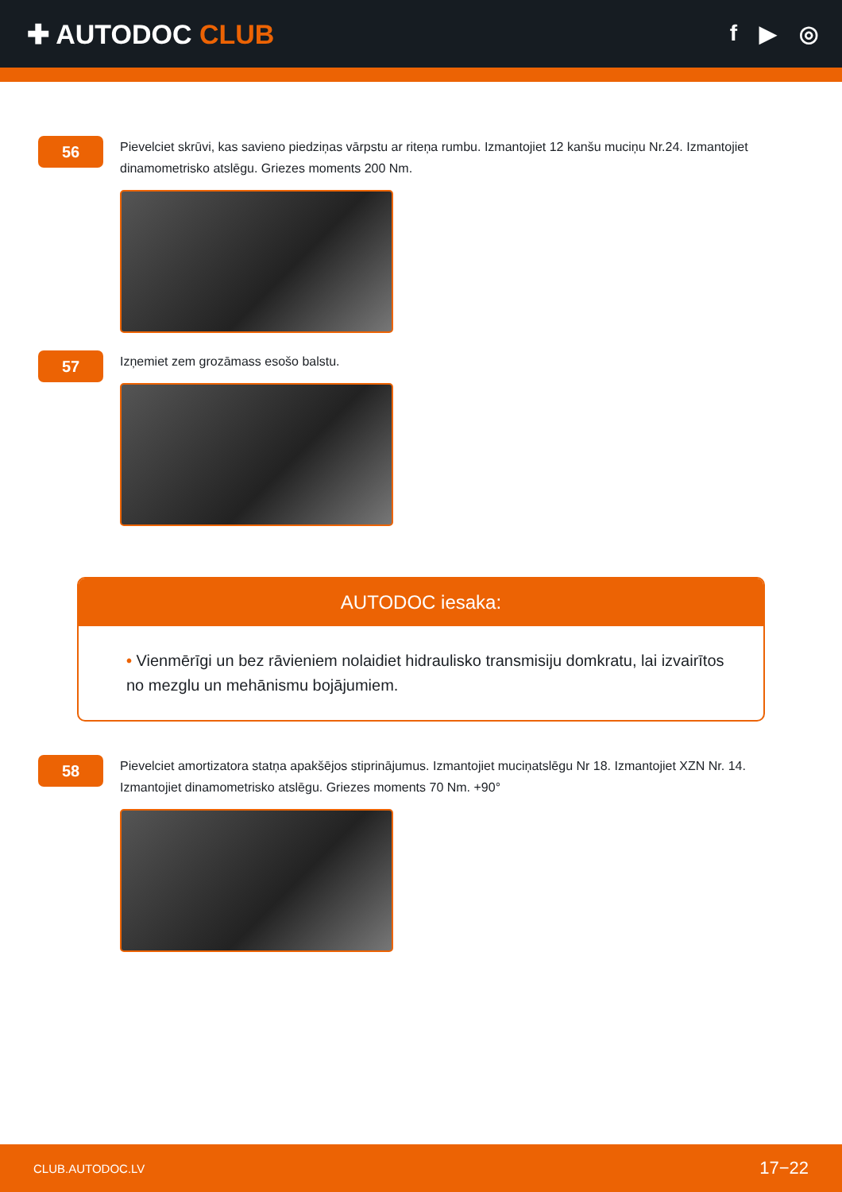✚ AUTODOC CLUB
f ▶ ◎
56
Pievelciet skrūvi, kas savieno piedziņas vārpstu ar riteņa rumbu. Izmantojiet 12 kanšu muciņu Nr.24. Izmantojiet dinamometrisko atslēgu. Griezes moments 200 Nm.
57
Izņemiet zem grozāmass esošo balstu.
AUTODOC iesaka:
• Vienmērīgi un bez rāvieniem nolaidiet hidraulisko transmisiju domkratu, lai izvairītos no mezglu un mehānismu bojājumiem.
58
Pievelciet amortizatora statņa apakšējos stiprinājumus. Izmantojiet muciņatslēgu Nr 18. Izmantojiet XZN Nr. 14. Izmantojiet dinamometrisko atslēgu. Griezes moments 70 Nm. +90°
CLUB.AUTODOC.LV 17−22